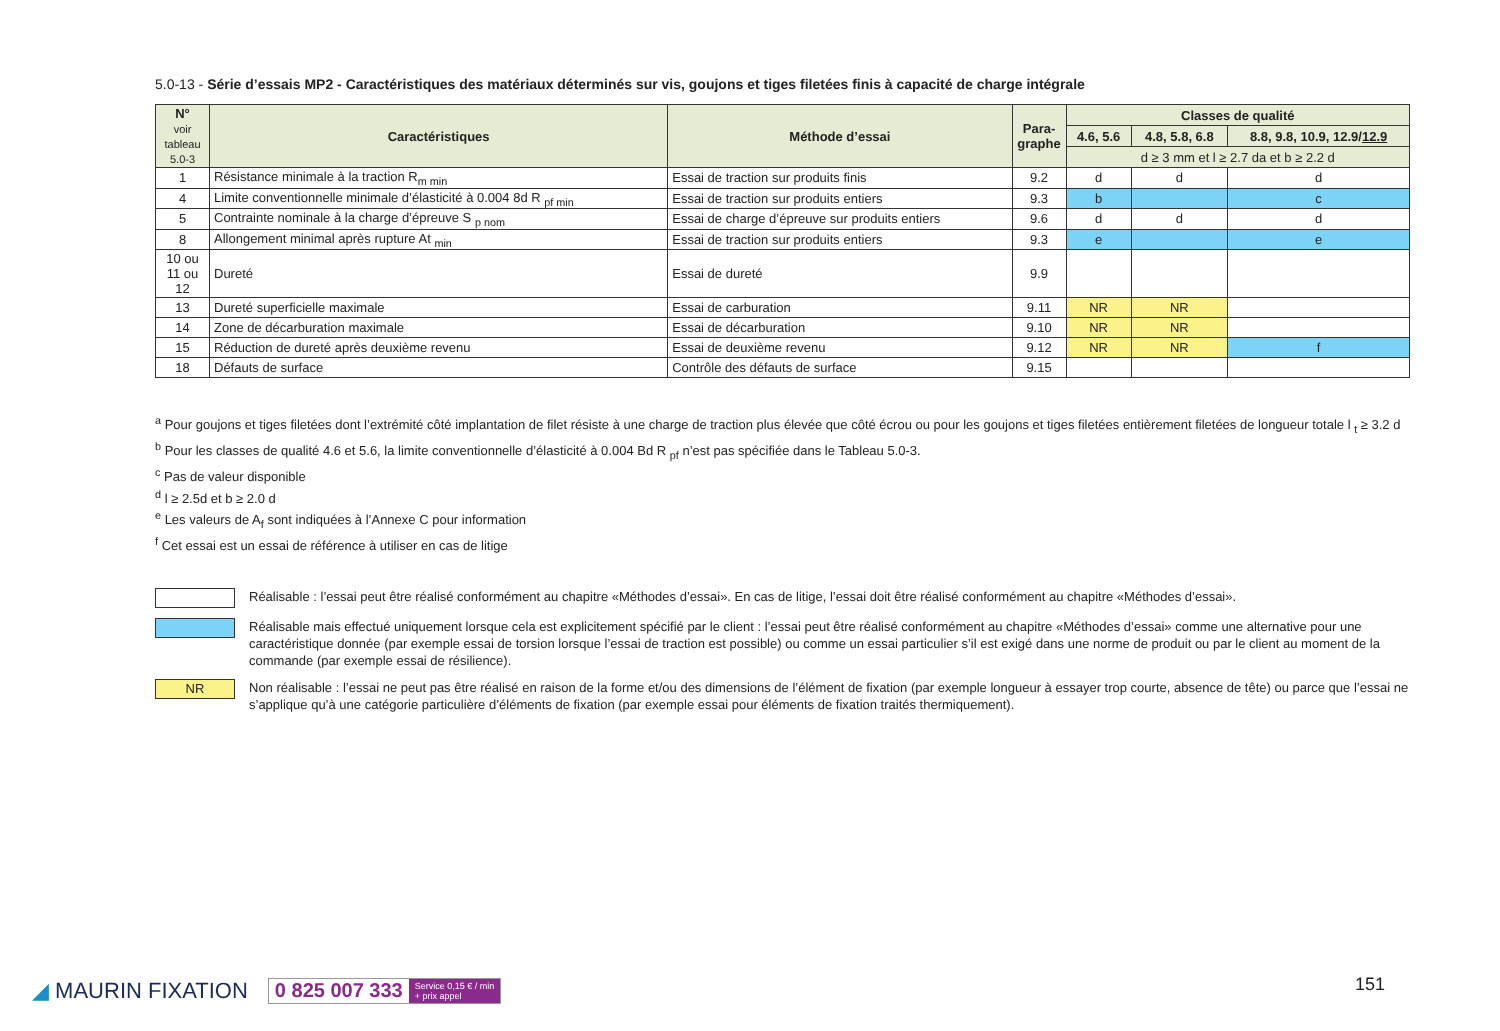5.0-13 - Série d’essais MP2 - Caractéristiques des matériaux déterminés sur vis, goujons et tiges filetées finis à capacité de charge intégrale
| N° voir tableau 5.0-3 | Caractéristiques | Méthode d’essai | Para-graphe | Classes de qualité | | |
| --- | --- | --- | --- | --- | --- | --- |
| | | | | 4.6, 5.6 | 4.8, 5.8, 6.8 | 8.8, 9.8, 10.9, 12.9/ 12.9 |
| | | | | d ≥ 3 mm et l ≥ 2.7 da et b ≥ 2.2 d | | |
| 1 | Résistance minimale à la traction R<sub>m min</sub> | Essai de traction sur produits finis | 9.2 | d | d | d |
| 4 | Limite conventionnelle minimale d’élasticité à 0.004 8d R <sub>pf min</sub> | Essai de traction sur produits entiers | 9.3 | b | | c |
| 5 | Contrainte nominale à la charge d’épreuve S <sub>p nom</sub> | Essai de charge d’épreuve sur produits entiers | 9.6 | d | d | d |
| 8 | Allongement minimal après rupture At <sub>min</sub> | Essai de traction sur produits entiers | 9.3 | e | | e |
| 10 ou 11 ou 12 | Dureté | Essai de dureté | 9.9 | | | |
| 13 | Dureté superficielle maximale | Essai de carburation | 9.11 | NR | NR | |
| 14 | Zone de décarburation maximale | Essai de décarburation | 9.10 | NR | NR | |
| 15 | Réduction de dureté après deuxième revenu | Essai de deuxième revenu | 9.12 | NR | NR | f |
| 18 | Défauts de surface | Contrôle des défauts de surface | 9.15 | | | |
<sup>a</sup> Pour goujons et tiges filetées dont l’extrémité côté implantation de filet résiste à une charge de traction plus élevée que côté écrou ou pour les goujons et tiges filetées entièrement filetées de longueur totale l <sub>t</sub> ≥ 3.2 d
<sup>b</sup> Pour les classes de qualité 4.6 et 5.6, la limite conventionnelle d’élasticité à 0.004 Bd R <sub>pf</sub> n’est pas spécifiée dans le Tableau 5.0-3.
<sup>c</sup> Pas de valeur disponible
<sup>d</sup> l ≥ 2.5d et b ≥ 2.0 d
<sup>e</sup> Les valeurs de A<sub>f</sub> sont indiquées à l’Annexe C pour information
<sup>f</sup> Cet essai est un essai de référence à utiliser en cas de litige
Réalisable : l’essai peut être réalisé conformément au chapitre «Méthodes d’essai». En cas de litige, l’essai doit être réalisé conformément au chapitre «Méthodes d’essai».
Réalisable mais effectué uniquement lorsque cela est explicitement spécifié par le client : l’essai peut être réalisé conformément au chapitre «Méthodes d’essai» comme une alternative pour une caractéristique donnée (par exemple essai de torsion lorsque l’essai de traction est possible) ou comme un essai particulier s’il est exigé dans une norme de produit ou par le client au moment de la commande (par exemple essai de résilience).
NR
Non réalisable : l’essai ne peut pas être réalisé en raison de la forme et/ou des dimensions de l’élément de fixation (par exemple longueur à essayer trop courte, absence de tête) ou parce que l’essai ne s’applique qu’à une catégorie particulière d’éléments de fixation (par exemple essai pour éléments de fixation traités thermiquement).
◢ MAURIN FIXATION
0 825 007 333 Service 0,15 € / min
+ prix appel
151